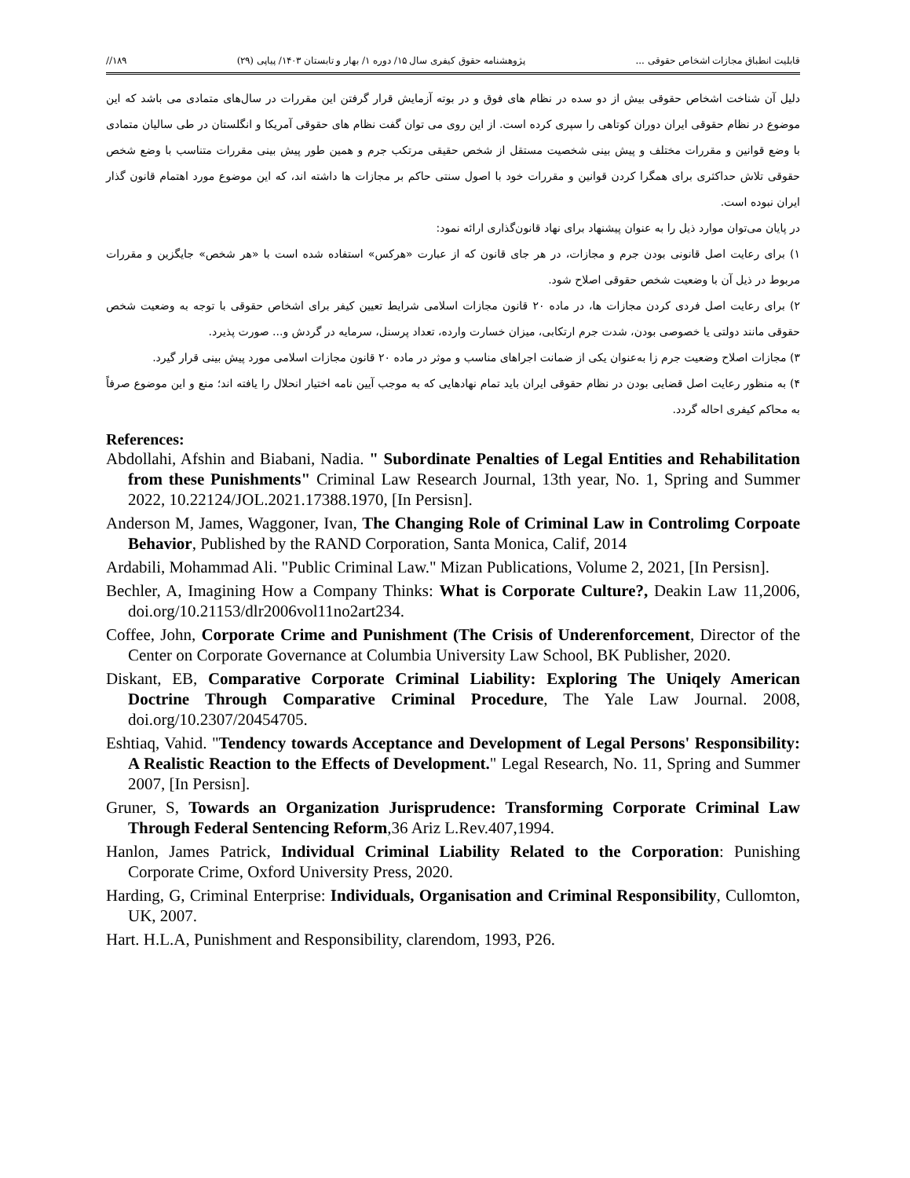قابلیت انطباق مجازات اشخاص حقوقی ... پژوهشنامه حقوق کیفری سال ۱۵/ دوره ۱/ بهار و تابستان ۱۴۰۳/ پیاپی (۲۹) ۱۸۹//
دلیل آن شناخت اشخاص حقوقی بیش از دو سده در نظام های فوق و در بوته آزمایش قرار گرفتن این مقررات در سال‌های متمادی می باشد که این موضوع در نظام حقوقی ایران دوران کوتاهی را سپری کرده است. از این روی می توان گفت نظام های حقوقی آمریکا و انگلستان در طی سالیان متمادی با وضع قوانین و مقررات مختلف و پیش بینی شخصیت مستقل از شخص حقیقی مرتکب جرم و همین طور پیش بینی مقررات متناسب با وضع شخص حقوقی تلاش حداکثری برای همگرا کردن قوانین و مقررات خود با اصول سنتی حاکم بر مجازات ها داشته اند، که این موضوع مورد اهتمام قانون گذار ایران نبوده است.
در پایان می‌توان موارد ذیل را به عنوان پیشنهاد برای نهاد قانون‌گذاری ارائه نمود:
۱) برای رعایت اصل قانونی بودن جرم و مجازات، در هر جای قانون که از عبارت «هرکس» استفاده شده است با «هر شخص» جایگزین و مقررات مربوط در ذیل آن با وضعیت شخص حقوقی اصلاح شود.
۲) برای رعایت اصل فردی کردن مجازات ها، در ماده ۲۰ قانون مجازات اسلامی شرایط تعیین کیفر برای اشخاص حقوقی با توجه به وضعیت شخص حقوقی مانند دولتی یا خصوصی بودن، شدت جرم ارتکابی، میزان خسارت وارده، تعداد پرسنل، سرمایه در گردش و... صورت پذیرد.
۳) مجازات اصلاح وضعیت جرم زا به‌عنوان یکی از ضمانت اجراهای مناسب و موثر در ماده ۲۰ قانون مجازات اسلامی مورد پیش بینی قرار گیرد.
۴) به منظور رعایت اصل قضایی بودن در نظام حقوقی ایران باید تمام نهادهایی که به موجب آیین نامه اختیار انحلال را یافته اند؛ منع و این موضوع صرفاً به محاکم کیفری احاله گردد.
References:
Abdollahi, Afshin and Biabani, Nadia. " Subordinate Penalties of Legal Entities and Rehabilitation from these Punishments" Criminal Law Research Journal, 13th year, No. 1, Spring and Summer 2022, 10.22124/JOL.2021.17388.1970, [In Persisn].
Anderson M, James, Waggoner, Ivan, The Changing Role of Criminal Law in Controlimg Corpoate Behavior, Published by the RAND Corporation, Santa Monica, Calif, 2014
Ardabili, Mohammad Ali. "Public Criminal Law." Mizan Publications, Volume 2, 2021, [In Persisn].
Bechler, A, Imagining How a Company Thinks: What is Corporate Culture?, Deakin Law 11,2006, doi.org/10.21153/dlr2006vol11no2art234.
Coffee, John, Corporate Crime and Punishment (The Crisis of Underenforcement, Director of the Center on Corporate Governance at Columbia University Law School, BK Publisher, 2020.
Diskant, EB, Comparative Corporate Criminal Liability: Exploring The Uniqely American Doctrine Through Comparative Criminal Procedure, The Yale Law Journal. 2008, doi.org/10.2307/20454705.
Eshtiaq, Vahid. "Tendency towards Acceptance and Development of Legal Persons' Responsibility: A Realistic Reaction to the Effects of Development." Legal Research, No. 11, Spring and Summer 2007, [In Persisn].
Gruner, S, Towards an Organization Jurisprudence: Transforming Corporate Criminal Law Through Federal Sentencing Reform,36 Ariz L.Rev.407,1994.
Hanlon, James Patrick, Individual Criminal Liability Related to the Corporation: Punishing Corporate Crime, Oxford University Press, 2020.
Harding, G, Criminal Enterprise: Individuals, Organisation and Criminal Responsibility, Cullomton, UK, 2007.
Hart. H.L.A, Punishment and Responsibility, clarendom, 1993, P26.